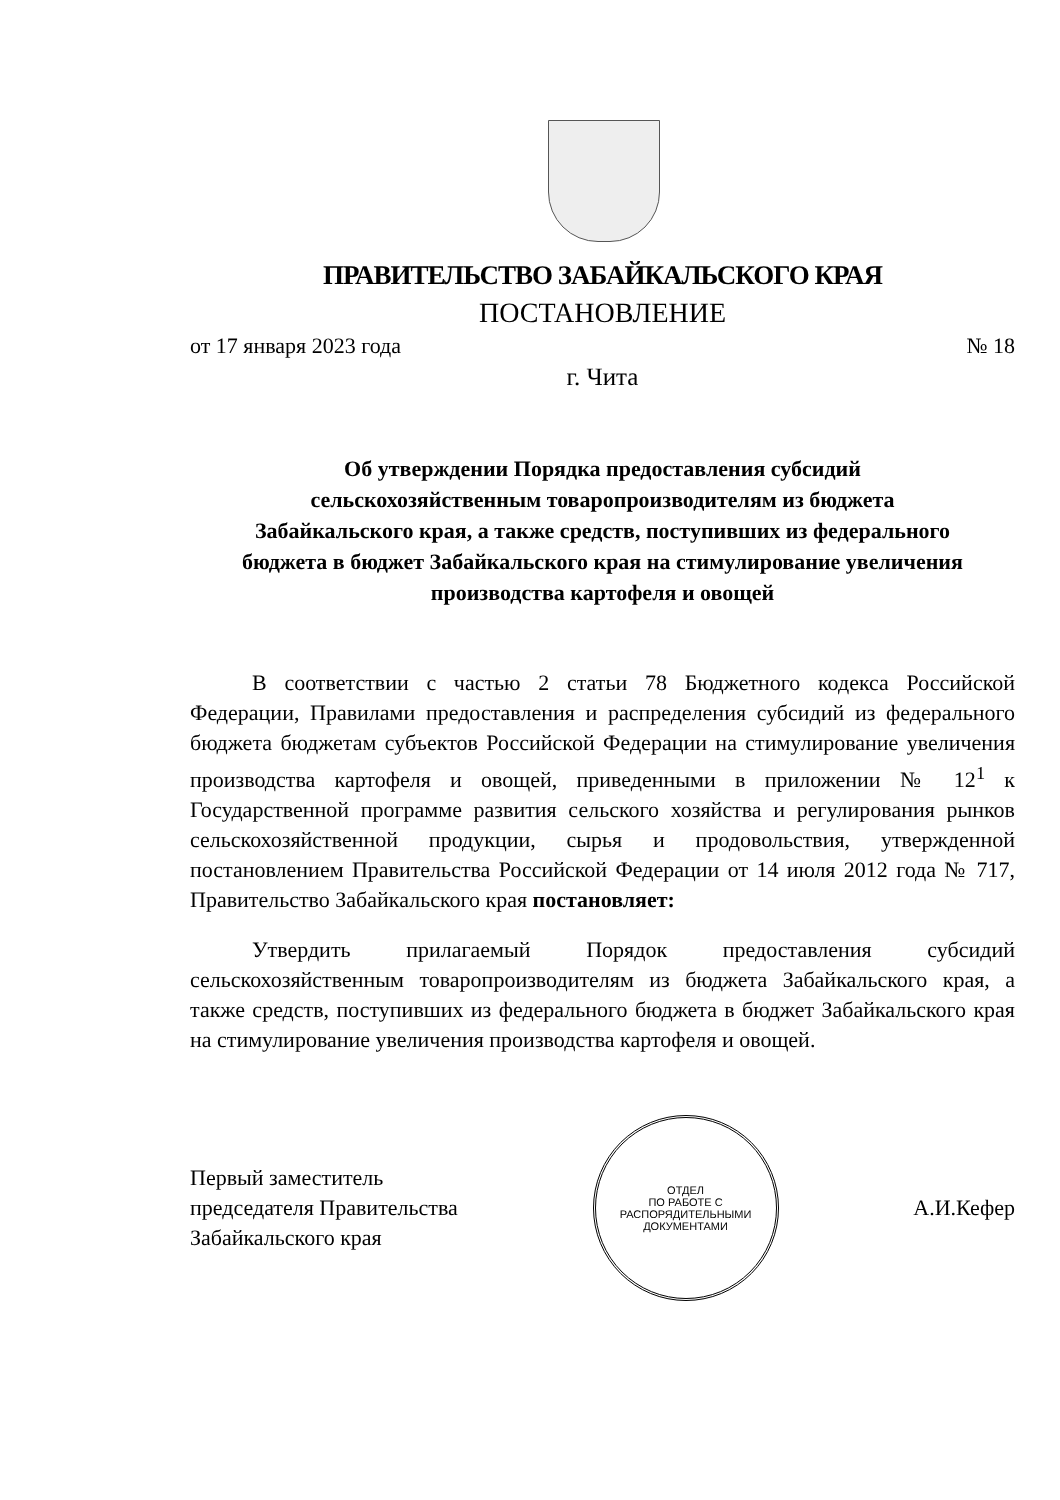ПРАВИТЕЛЬСТВО ЗАБАЙКАЛЬСКОГО КРАЯ
ПОСТАНОВЛЕНИЕ
от 17 января 2023 года № 18
г. Чита
Об утверждении Порядка предоставления субсидий
сельскохозяйственным товаропроизводителям из бюджета
Забайкальского края, а также средств, поступивших из федерального
бюджета в бюджет Забайкальского края на стимулирование увеличения
производства картофеля и овощей
В соответствии с частью 2 статьи 78 Бюджетного кодекса Российской Федерации, Правилами предоставления и распределения субсидий из федерального бюджета бюджетам субъектов Российской Федерации на стимулирование увеличения производства картофеля и овощей, приведенными в приложении № 12<sup>1</sup> к Государственной программе развития сельского хозяйства и регулирования рынков сельскохозяйственной продукции, сырья и продовольствия, утвержденной постановлением Правительства Российской Федерации от 14 июля 2012 года № 717, Правительство Забайкальского края постановляет:
Утвердить прилагаемый Порядок предоставления субсидий сельскохозяйственным товаропроизводителям из бюджета Забайкальского края, а также средств, поступивших из федерального бюджета в бюджет Забайкальского края на стимулирование увеличения производства картофеля и овощей.
Первый заместитель
председателя Правительства
Забайкальского края
ОТДЕЛ
ПО РАБОТЕ С
РАСПОРЯДИТЕЛЬНЫМИ
ДОКУМЕНТАМИ
А.И.Кефер